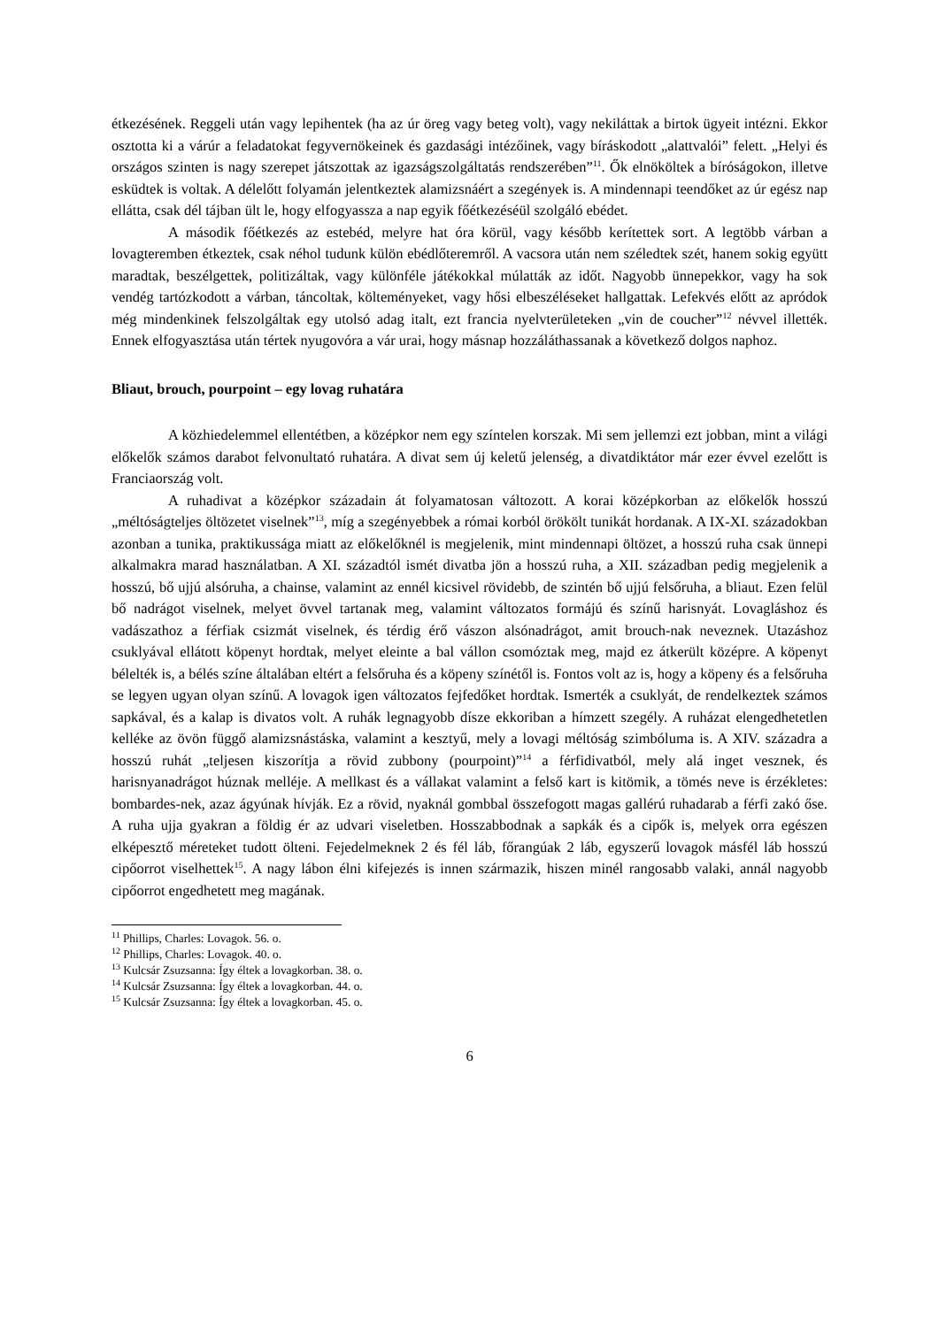étkezésének. Reggeli után vagy lepihentek (ha az úr öreg vagy beteg volt), vagy nekiláttak a birtok ügyeit intézni. Ekkor osztotta ki a várúr a feladatokat fegyvernökeinek és gazdasági intézőinek, vagy bíráskodott „alattvalói” felett. „Helyi és országos szinten is nagy szerepet játszottak az igazságszolgáltatás rendszerében”<sup>11</sup>. Ők elnököltek a bíróságokon, illetve esküdtek is voltak. A délelőtt folyamán jelentkeztek alamizsnáért a szegények is. A mindennapi teendőket az úr egész nap ellátta, csak dél tájban ült le, hogy elfogyassza a nap egyik főétkezéséül szolgáló ebédet.
A második főétkezés az estebéd, melyre hat óra körül, vagy később kerítettek sort. A legtöbb várban a lovagteremben étkeztek, csak néhol tudunk külön ebédlőteremről. A vacsora után nem széledtek szét, hanem sokig együtt maradtak, beszélgettek, politizáltak, vagy különféle játékokkal múlatták az időt. Nagyobb ünnepekkor, vagy ha sok vendég tartózkodott a várban, táncoltak, költeményeket, vagy hősi elbeszéléseket hallgattak. Lefekvés előtt az apródok még mindenkinek felszolgáltak egy utolsó adag italt, ezt francia nyelvterületeken „vin de coucher”<sup>12</sup> névvel illették. Ennek elfogyasztása után tértek nyugovóra a vár urai, hogy másnap hozzáláthassanak a következő dolgos naphoz.
Bliaut, brouch, pourpoint – egy lovag ruhatára
A közhiedelemmel ellentétben, a középkor nem egy színtelen korszak. Mi sem jellemzi ezt jobban, mint a világi előkelők számos darabot felvonultató ruhatára. A divat sem új keletű jelenség, a divatdiktátor már ezer évvel ezelőtt is Franciaország volt.
A ruhadivat a középkor századain át folyamatosan változott. A korai középkorban az előkelők hosszú „méltóságteljes öltözetet viselnek”<sup>13</sup>, míg a szegényebbek a római korból örökölt tunikát hordanak. A IX-XI. századokban azonban a tunika, praktikussága miatt az előkelőknél is megjelenik, mint mindennapi öltözet, a hosszú ruha csak ünnepi alkalmakra marad használatban. A XI. századtól ismét divatba jön a hosszú ruha, a XII. században pedig megjelenik a hosszú, bő ujjú alsóruha, a chainse, valamint az ennél kicsivel rövidebb, de szintén bő ujjú felsőruha, a bliaut. Ezen felül bő nadrágot viselnek, melyet övvel tartanak meg, valamint változatos formájú és színű harisnyát. Lovagláshoz és vadászathoz a férfiak csizmát viselnek, és térdig érő vászon alsónadrágot, amit brouch-nak neveznek. Utazáshoz csuklyával ellátott köpenyt hordtak, melyet eleinte a bal vállon csomóztak meg, majd ez átkerült középre. A köpenyt bélelték is, a bélés színe általában eltért a felsőruha és a köpeny színétől is. Fontos volt az is, hogy a köpeny és a felsőruha se legyen ugyan olyan színű. A lovagok igen változatos fejfedőket hordtak. Ismerték a csuklyát, de rendelkeztek számos sapkával, és a kalap is divatos volt. A ruhák legnagyobb dísze ekkoriban a hímzett szegély. A ruházat elengedhetetlen kelléke az övön függő alamizsnástáska, valamint a kesztyű, mely a lovagi méltóság szimbóluma is. A XIV. századra a hosszú ruhát „teljesen kiszorítja a rövid zubbony (pourpoint)”<sup>14</sup> a férfidivatból, mely alá inget vesznek, és harisnyanadrágot húznak melléje. A mellkast és a vállakat valamint a felső kart is kitömik, a tömés neve is érzékletes: bombardes-nek, azaz ágyúnak hívják. Ez a rövid, nyaknál gombbal összefogott magas gallérú ruhadarab a férfi zakó őse. A ruha ujja gyakran a földig ér az udvari viseletben. Hosszabbodnak a sapkák és a cipők is, melyek orra egészen elképesztő méreteket tudott ölteni. Fejedelmeknek 2 és fél láb, főrangúak 2 láb, egyszerű lovagok másfél láb hosszú cipőorrot viselhettek<sup>15</sup>. A nagy lábon élni kifejezés is innen származik, hiszen minél rangosabb valaki, annál nagyobb cipőorrot engedhetett meg magának.
<sup>11</sup> Phillips, Charles: Lovagok. 56. o.
<sup>12</sup> Phillips, Charles: Lovagok. 40. o.
<sup>13</sup> Kulcsár Zsuzsanna: Így éltek a lovagkorban. 38. o.
<sup>14</sup> Kulcsár Zsuzsanna: Így éltek a lovagkorban. 44. o.
<sup>15</sup> Kulcsár Zsuzsanna: Így éltek a lovagkorban. 45. o.
6